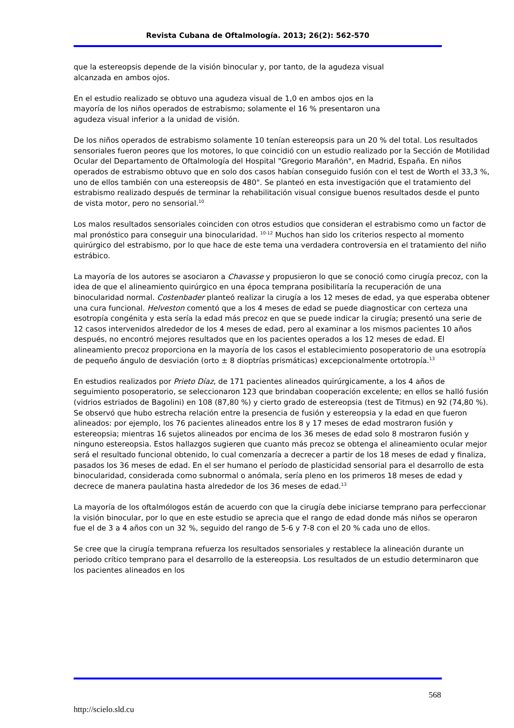Revista Cubana de Oftalmología. 2013; 26(2): 562-570
que la estereopsis depende de la visión binocular y, por tanto, de la agudeza visual
alcanzada en ambos ojos.
En el estudio realizado se obtuvo una agudeza visual de 1,0 en ambos ojos en la
mayoría de los niños operados de estrabismo; solamente el 16 % presentaron una
agudeza visual inferior a la unidad de visión.
De los niños operados de estrabismo solamente 10 tenían estereopsis para un 20 % del total. Los resultados sensoriales fueron peores que los motores, lo que coincidió con un estudio realizado por la Sección de Motilidad Ocular del Departamento de Oftalmología del Hospital "Gregorio Marañón", en Madrid, España. En niños operados de estrabismo obtuvo que en solo dos casos habían conseguido fusión con el test de Worth el 33,3 %, uno de ellos también con una estereopsis de 480". Se planteó en esta investigación que el tratamiento del estrabismo realizado después de terminar la rehabilitación visual consigue buenos resultados desde el punto de vista motor, pero no sensorial.<sup>10</sup>
Los malos resultados sensoriales coinciden con otros estudios que consideran el estrabismo como un factor de mal pronóstico para conseguir una binocularidad. <sup>10-12</sup> Muchos han sido los criterios respecto al momento quirúrgico del estrabismo, por lo que hace de este tema una verdadera controversia en el tratamiento del niño estrábico.
La mayoría de los autores se asociaron a Chavasse y propusieron lo que se conoció como cirugía precoz, con la idea de que el alineamiento quirúrgico en una época temprana posibilitaría la recuperación de una binocularidad normal. Costenbader planteó realizar la cirugía a los 12 meses de edad, ya que esperaba obtener una cura funcional. Helveston comentó que a los 4 meses de edad se puede diagnosticar con certeza una esotropía congénita y esta sería la edad más precoz en que se puede indicar la cirugía; presentó una serie de 12 casos intervenidos alrededor de los 4 meses de edad, pero al examinar a los mismos pacientes 10 años después, no encontró mejores resultados que en los pacientes operados a los 12 meses de edad. El alineamiento precoz proporciona en la mayoría de los casos el establecimiento posoperatorio de una esotropía de pequeño ángulo de desviación (orto ± 8 dioptrías prismáticas) excepcionalmente ortotropía.<sup>13</sup>
En estudios realizados por Prieto Díaz, de 171 pacientes alineados quirúrgicamente, a los 4 años de seguimiento posoperatorio, se seleccionaron 123 que brindaban cooperación excelente; en ellos se halló fusión (vidrios estriados de Bagolini) en 108 (87,80 %) y cierto grado de estereopsia (test de Titmus) en 92 (74,80 %). Se observó que hubo estrecha relación entre la presencia de fusión y estereopsia y la edad en que fueron alineados: por ejemplo, los 76 pacientes alineados entre los 8 y 17 meses de edad mostraron fusión y estereopsia; mientras 16 sujetos alineados por encima de los 36 meses de edad solo 8 mostraron fusión y ninguno estereopsia. Estos hallazgos sugieren que cuanto más precoz se obtenga el alineamiento ocular mejor será el resultado funcional obtenido, lo cual comenzaría a decrecer a partir de los 18 meses de edad y finaliza, pasados los 36 meses de edad. En el ser humano el período de plasticidad sensorial para el desarrollo de esta binocularidad, considerada como subnormal o anómala, sería pleno en los primeros 18 meses de edad y decrece de manera paulatina hasta alrededor de los 36 meses de edad.<sup>13</sup>
La mayoría de los oftalmólogos están de acuerdo con que la cirugía debe iniciarse temprano para perfeccionar la visión binocular, por lo que en este estudio se aprecia que el rango de edad donde más niños se operaron fue el de 3 a 4 años con un 32 %, seguido del rango de 5-6 y 7-8 con el 20 % cada uno de ellos.
Se cree que la cirugía temprana refuerza los resultados sensoriales y restablece la alineación durante un periodo crítico temprano para el desarrollo de la estereopsia. Los resultados de un estudio determinaron que los pacientes alineados en los
568
http://scielo.sld.cu